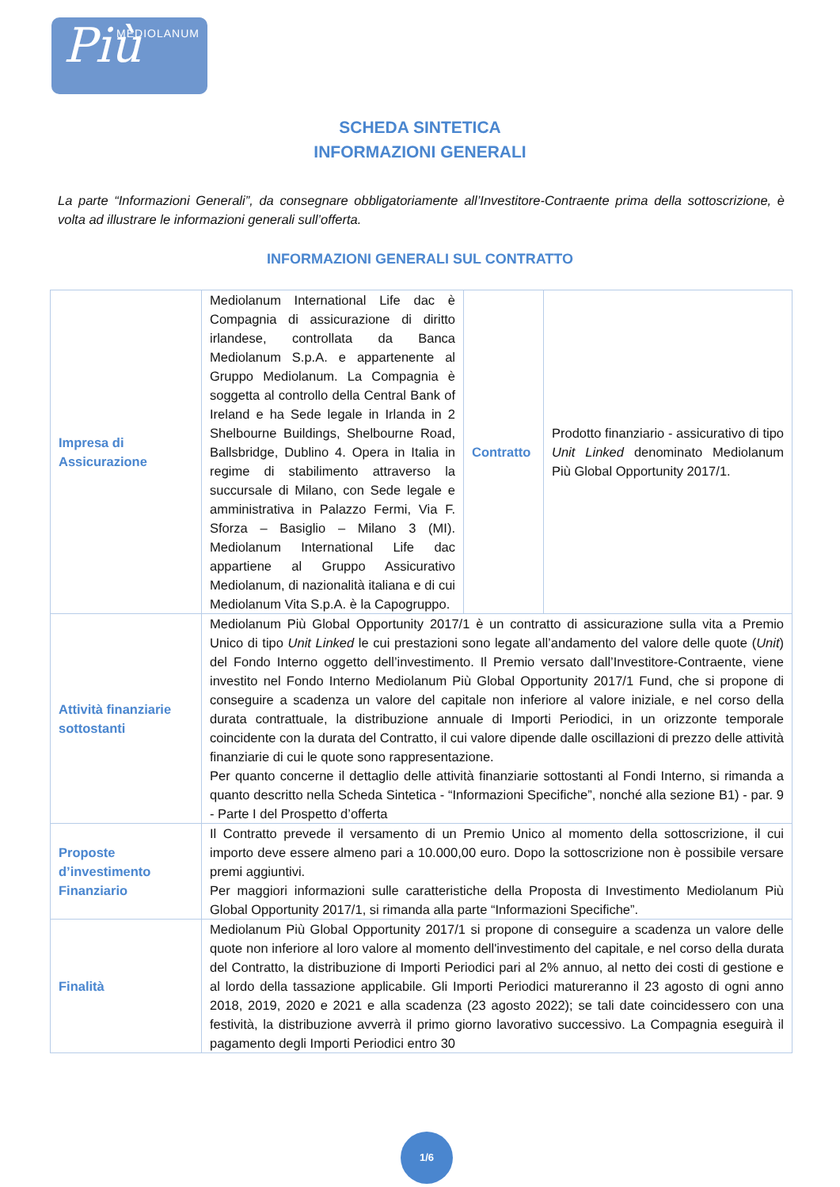Più MEDIOLANUM
SCHEDA SINTETICA
INFORMAZIONI GENERALI
La parte “Informazioni Generali”, da consegnare obbligatoriamente all’Investitore-Contraente prima della sottoscrizione, è volta ad illustrare le informazioni generali sull’offerta.
INFORMAZIONI GENERALI SUL CONTRATTO
| Impresa di Assicurazione | Mediolanum International Life dac è Compagnia di assicurazione di diritto irlandese, controllata da Banca Mediolanum S.p.A. e appartenente al Gruppo Mediolanum. La Compagnia è soggetta al controllo della Central Bank of Ireland e ha Sede legale in Irlanda in 2 Shelbourne Buildings, Shelbourne Road, Ballsbridge, Dublino 4. Opera in Italia in regime di stabilimento attraverso la succursale di Milano, con Sede legale e amministrativa in Palazzo Fermi, Via F. Sforza – Basiglio – Milano 3 (MI). Mediolanum International Life dac appartiene al Gruppo Assicurativo Mediolanum, di nazionalità italiana e di cui Mediolanum Vita S.p.A. è la Capogruppo. | Contratto | Prodotto finanziario - assicurativo di tipo Unit Linked denominato Mediolanum Più Global Opportunity 2017/1. |
| Attività finanziarie sottostanti | Mediolanum Più Global Opportunity 2017/1 è un contratto di assicurazione sulla vita a Premio Unico di tipo Unit Linked le cui prestazioni sono legate all’andamento del valore delle quote ( Unit ) del Fondo Interno oggetto dell’investimento. Il Premio versato dall’Investitore-Contraente, viene investito nel Fondo Interno Mediolanum Più Global Opportunity 2017/1 Fund, che si propone di conseguire a scadenza un valore del capitale non inferiore al valore iniziale, e nel corso della durata contrattuale, la distribuzione annuale di Importi Periodici, in un orizzonte temporale coincidente con la durata del Contratto, il cui valore dipende dalle oscillazioni di prezzo delle attività finanziarie di cui le quote sono rappresentazione. Per quanto concerne il dettaglio delle attività finanziarie sottostanti al Fondi Interno, si rimanda a quanto descritto nella Scheda Sintetica - “Informazioni Specifiche”, nonché alla sezione B1) - par. 9 - Parte I del Prospetto d’offerta | | |
| Proposte d’investimento Finanziario | Il Contratto prevede il versamento di un Premio Unico al momento della sottoscrizione, il cui importo deve essere almeno pari a 10.000,00 euro. Dopo la sottoscrizione non è possibile versare premi aggiuntivi. Per maggiori informazioni sulle caratteristiche della Proposta di Investimento Mediolanum Più Global Opportunity 2017/1, si rimanda alla parte “Informazioni Specifiche”. | | |
| Finalità | Mediolanum Più Global Opportunity 2017/1 si propone di conseguire a scadenza un valore delle quote non inferiore al loro valore al momento dell'investimento del capitale, e nel corso della durata del Contratto, la distribuzione di Importi Periodici pari al 2% annuo, al netto dei costi di gestione e al lordo della tassazione applicabile. Gli Importi Periodici matureranno il 23 agosto di ogni anno 2018, 2019, 2020 e 2021 e alla scadenza (23 agosto 2022); se tali date coincidessero con una festività, la distribuzione avverrà il primo giorno lavorativo successivo. La Compagnia eseguirà il pagamento degli Importi Periodici entro 30 | | |
1/6